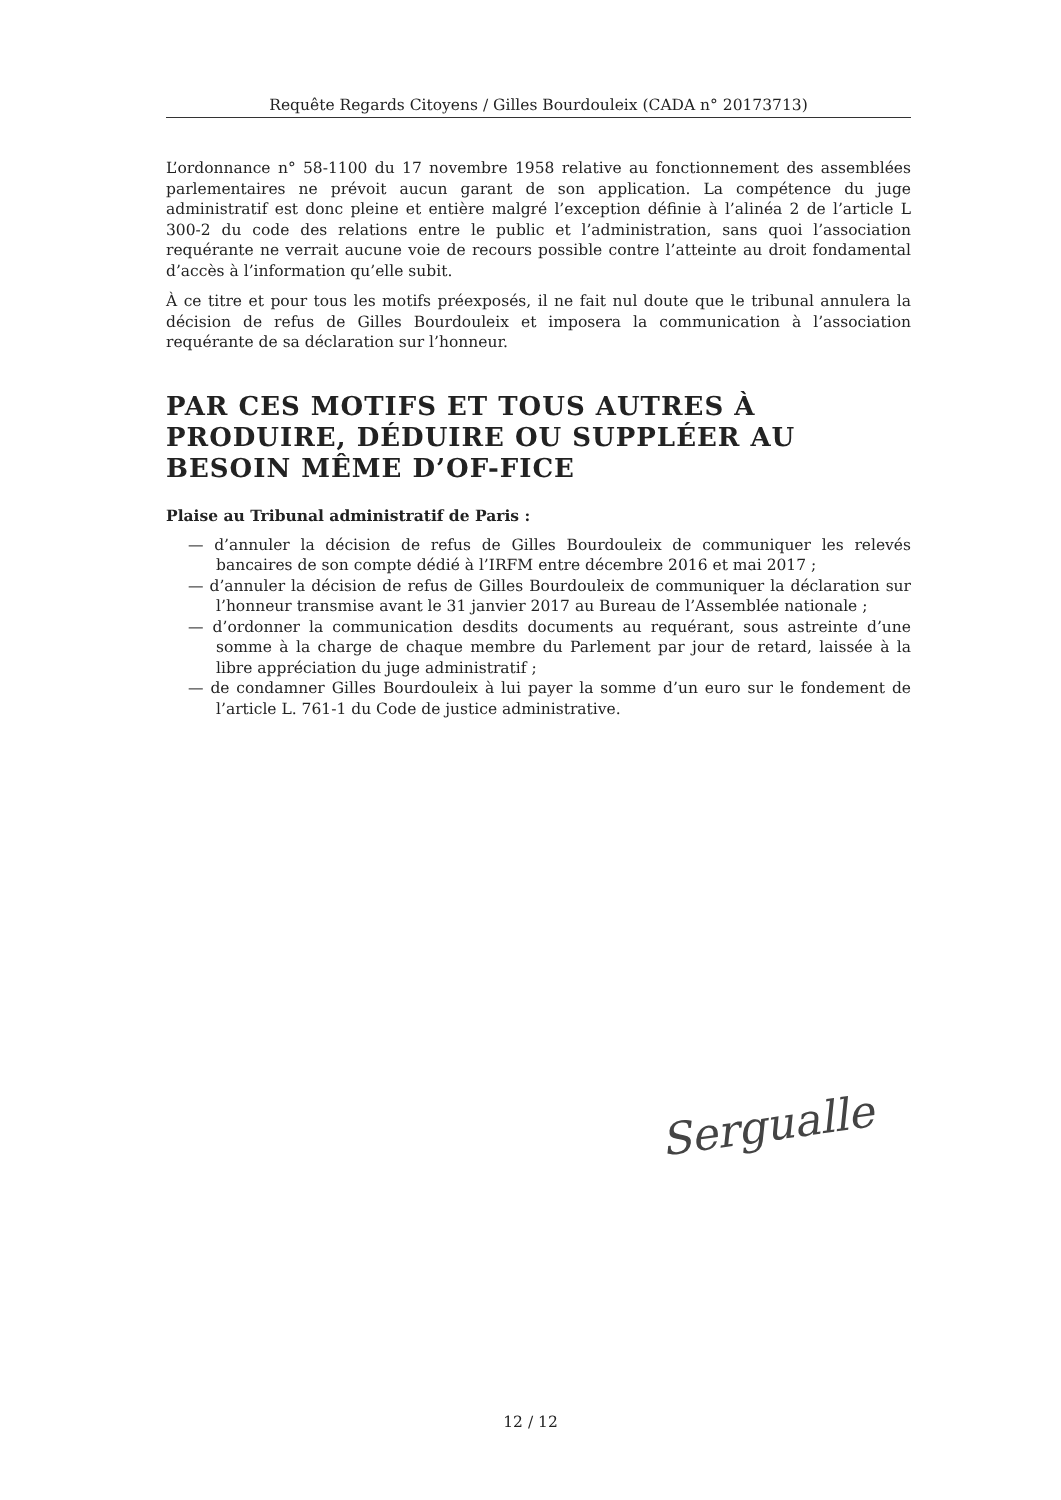Requête Regards Citoyens / Gilles Bourdouleix (CADA n° 20173713)
L’ordonnance n° 58-1100 du 17 novembre 1958 relative au fonctionnement des assemblées parlementaires ne prévoit aucun garant de son application. La compétence du juge administratif est donc pleine et entière malgré l’exception définie à l’alinéa 2 de l’article L 300-2 du code des relations entre le public et l’administration, sans quoi l’association requérante ne verrait aucune voie de recours possible contre l’atteinte au droit fondamental d’accès à l’information qu’elle subit.
À ce titre et pour tous les motifs préexposés, il ne fait nul doute que le tribunal annulera la décision de refus de Gilles Bourdouleix et imposera la communication à l’association requérante de sa déclaration sur l’honneur.
PAR CES MOTIFS ET TOUS AUTRES À PRODUIRE, DÉDUIRE OU SUPPLÉER AU BESOIN MÊME D’OF-FICE
Plaise au Tribunal administratif de Paris :
— d’annuler la décision de refus de Gilles Bourdouleix de communiquer les relevés bancaires de son compte dédié à l’IRFM entre décembre 2016 et mai 2017 ;
— d’annuler la décision de refus de Gilles Bourdouleix de communiquer la déclaration sur l’honneur transmise avant le 31 janvier 2017 au Bureau de l’Assemblée nationale ;
— d’ordonner la communication desdits documents au requérant, sous astreinte d’une somme à la charge de chaque membre du Parlement par jour de retard, laissée à la libre appréciation du juge administratif ;
— de condamner Gilles Bourdouleix à lui payer la somme d’un euro sur le fondement de l’article L. 761-1 du Code de justice administrative.
Sergualle
12 / 12